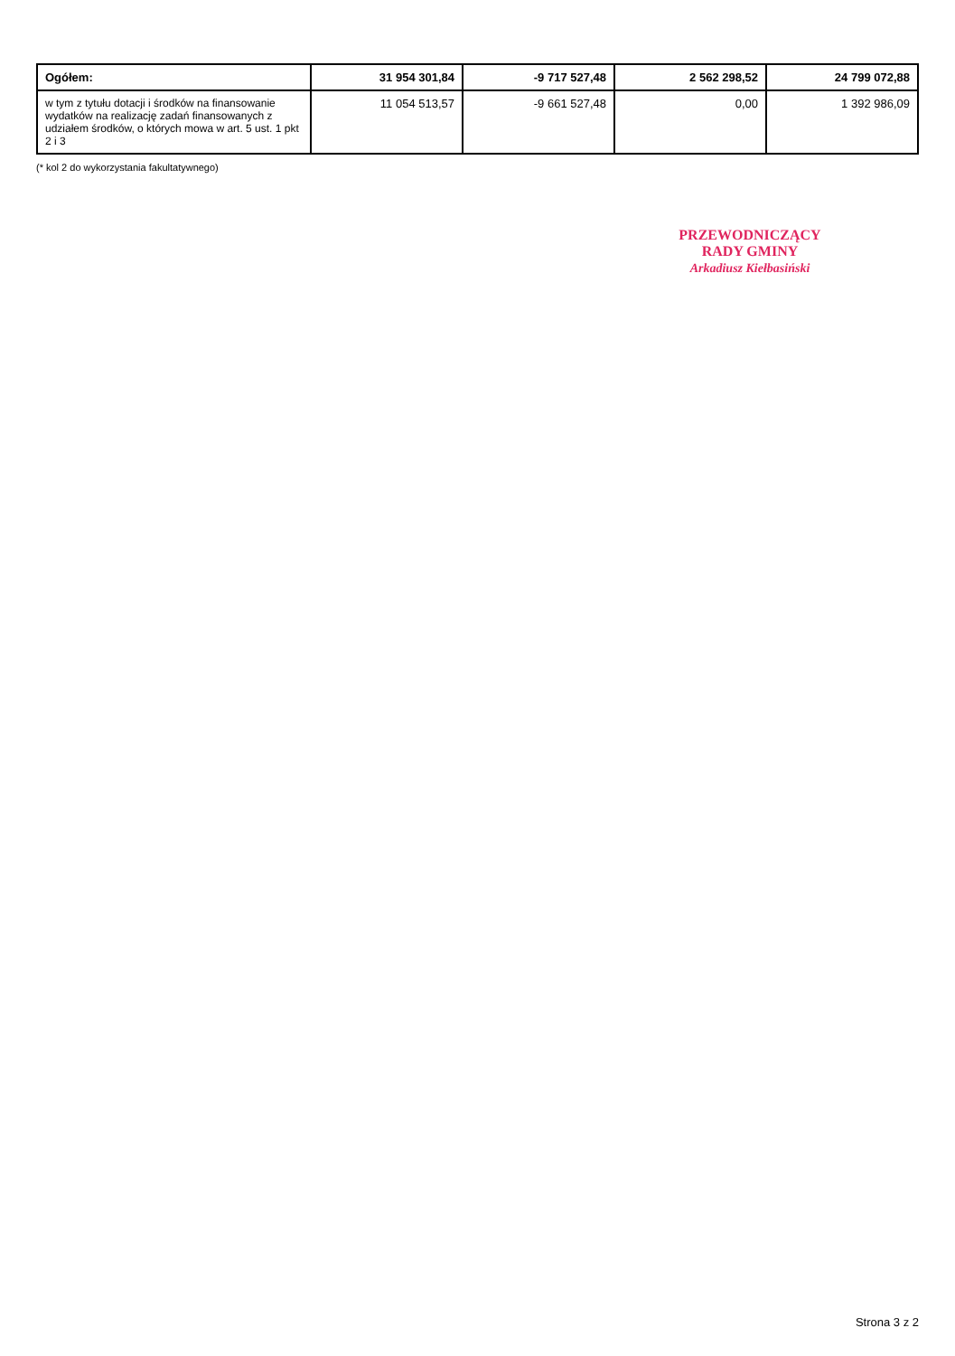| Ogółem: | 31 954 301,84 | -9 717 527,48 | 2 562 298,52 | 24 799 072,88 |
| w tym z tytułu dotacji i środków na finansowanie wydatków na realizację zadań finansowanych z udziałem środków, o których mowa w art. 5 ust. 1 pkt 2 i 3 | 11 054 513,57 | -9 661 527,48 | 0,00 | 1 392 986,09 |
(* kol 2 do wykorzystania fakultatywnego)
PRZEWODNICZĄCY
RADY GMINY
Arkadiusz Kiełbasiński
Strona 3 z 2